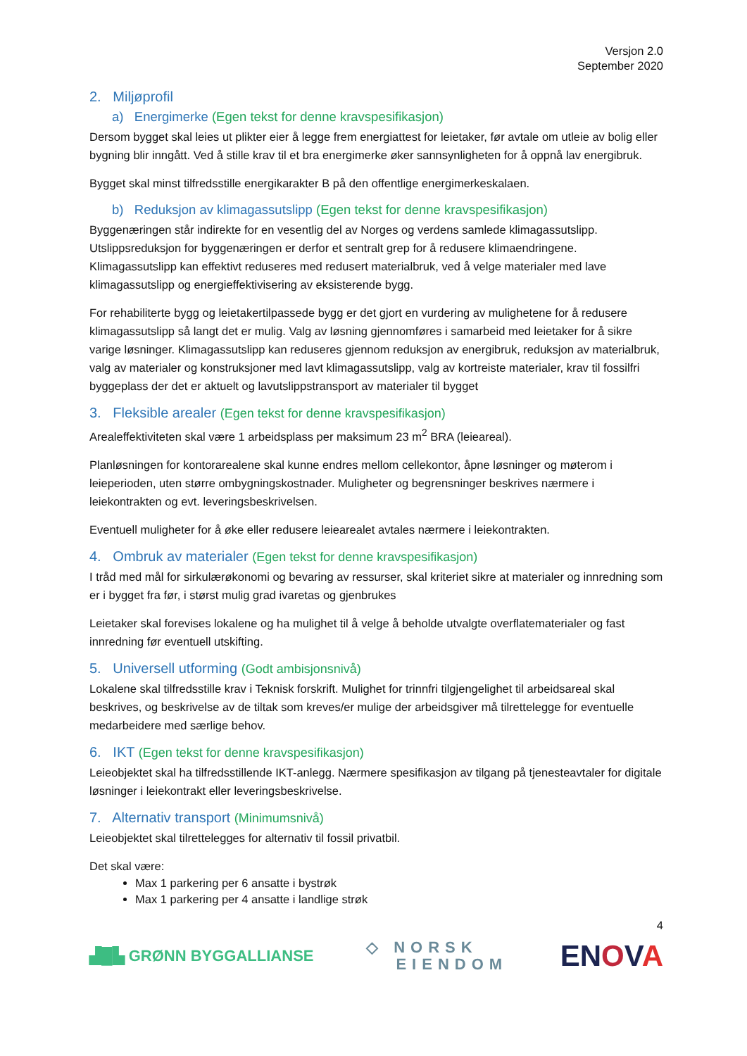Versjon 2.0
September 2020
2. Miljøprofil
a) Energimerke (Egen tekst for denne kravspesifikasjon)
Dersom bygget skal leies ut plikter eier å legge frem energiattest for leietaker, før avtale om utleie av bolig eller bygning blir inngått. Ved å stille krav til et bra energimerke øker sannsynligheten for å oppnå lav energibruk.
Bygget skal minst tilfredsstille energikarakter B på den offentlige energimerkeskalaen.
b) Reduksjon av klimagassutslipp (Egen tekst for denne kravspesifikasjon)
Byggenæringen står indirekte for en vesentlig del av Norges og verdens samlede klimagassutslipp. Utslippsreduksjon for byggenæringen er derfor et sentralt grep for å redusere klimaendringene. Klimagassutslipp kan effektivt reduseres med redusert materialbruk, ved å velge materialer med lave klimagassutslipp og energieffektivisering av eksisterende bygg.
For rehabiliterte bygg og leietakertilpassede bygg er det gjort en vurdering av mulighetene for å redusere klimagassutslipp så langt det er mulig. Valg av løsning gjennomføres i samarbeid med leietaker for å sikre varige løsninger. Klimagassutslipp kan reduseres gjennom reduksjon av energibruk, reduksjon av materialbruk, valg av materialer og konstruksjoner med lavt klimagassutslipp, valg av kortreiste materialer, krav til fossilfri byggeplass der det er aktuelt og lavutslippstransport av materialer til bygget
3. Fleksible arealer (Egen tekst for denne kravspesifikasjon)
Arealeffektiviteten skal være 1 arbeidsplass per maksimum 23 m<sup>2</sup> BRA (leieareal).
Planløsningen for kontorarealene skal kunne endres mellom cellekontor, åpne løsninger og møterom i leieperioden, uten større ombygningskostnader. Muligheter og begrensninger beskrives nærmere i leiekontrakten og evt. leveringsbeskrivelsen.
Eventuell muligheter for å øke eller redusere leiearealet avtales nærmere i leiekontrakten.
4. Ombruk av materialer (Egen tekst for denne kravspesifikasjon)
I tråd med mål for sirkulærøkonomi og bevaring av ressurser, skal kriteriet sikre at materialer og innredning som er i bygget fra før, i størst mulig grad ivaretas og gjenbrukes
Leietaker skal forevises lokalene og ha mulighet til å velge å beholde utvalgte overflatematerialer og fast innredning før eventuell utskifting.
5. Universell utforming (Godt ambisjonsnivå)
Lokalene skal tilfredsstille krav i Teknisk forskrift. Mulighet for trinnfri tilgjengelighet til arbeidsareal skal beskrives, og beskrivelse av de tiltak som kreves/er mulige der arbeidsgiver må tilrettelegge for eventuelle medarbeidere med særlige behov.
6. IKT (Egen tekst for denne kravspesifikasjon)
Leieobjektet skal ha tilfredsstillende IKT-anlegg. Nærmere spesifikasjon av tilgang på tjenesteavtaler for digitale løsninger i leiekontrakt eller leveringsbeskrivelse.
7. Alternativ transport (Minimumsnivå)
Leieobjektet skal tilrettelegges for alternativ til fossil privatbil.
Det skal være:
Max 1 parkering per 6 ansatte i bystrøk
Max 1 parkering per 4 ansatte i landlige strøk
4
▟█▙ GRØNN BYGGALLIANSE ◇ NORSK
EIENDOM ENOVA